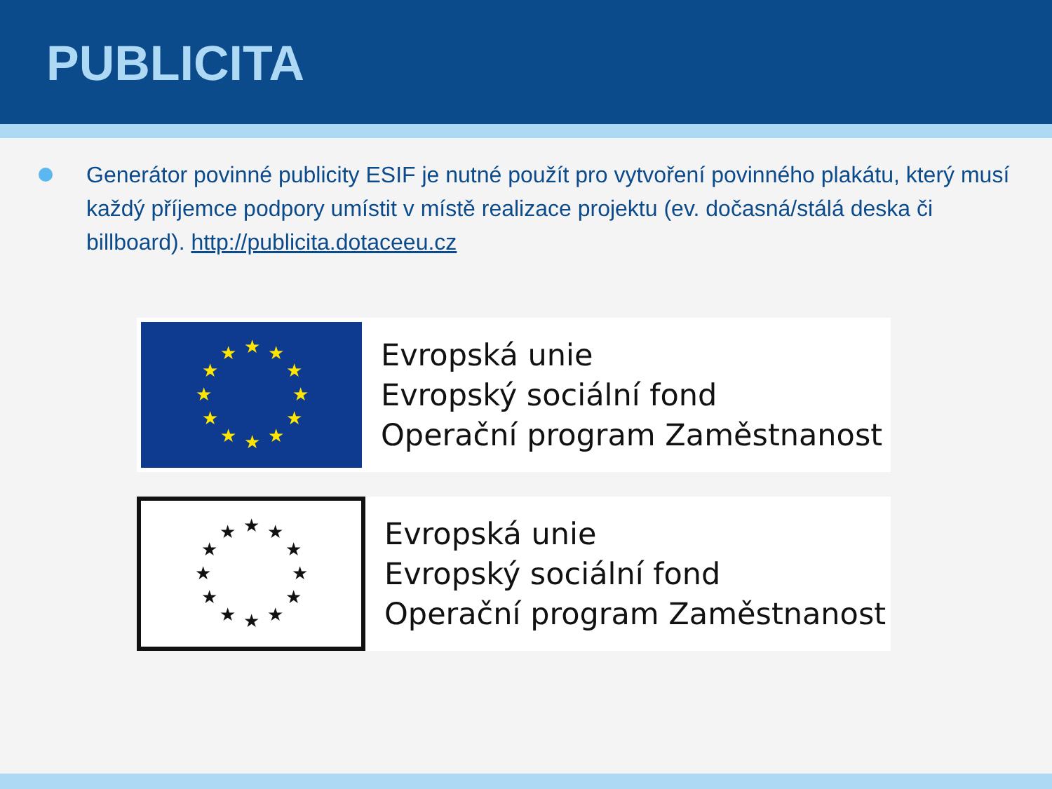PUBLICITA
Generátor povinné publicity ESIF je nutné použít pro vytvoření povinného plakátu, který musí každý příjemce podpory umístit v místě realizace projektu (ev. dočasná/stálá deska či billboard). http://publicita.dotaceeu.cz
★
★
★
★
★
★
★
★
★
★
★
★
Evropská unie
Evropský sociální fond
Operační program Zaměstnanost
★
★
★
★
★
★
★
★
★
★
★
★
Evropská unie
Evropský sociální fond
Operační program Zaměstnanost